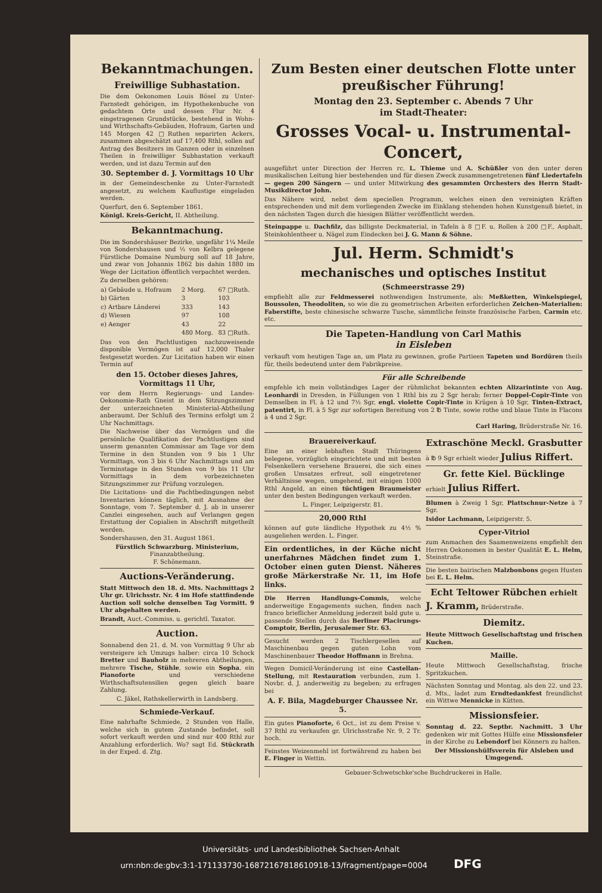Bekanntmachungen.
Freiwillige Subhastation.
Die dem Oekonomen Louis Bösel zu Unter-Farnstedt gehörigen, im Hypothekenbuche von gedachtem Orte und dessen Flur Nr. 4 eingetragenen Grundstücke, bestehend in Wohn- und Wirthschafts-Gebäuden, Hofraum, Garten und 145 Morgen 42 □Ruthen separirten Ackers, zusammen abgeschätzt auf 17,400 Rthl, sollen auf Antrag des Besitzers im Ganzen oder in einzelnen Theilen in freiwilliger Subhastation verkauft werden, und ist dazu Termin auf den
30. September d. J. Vormittags 10 Uhr
in der Gemeindeschenke zu Unter-Farnstedt angesetzt, zu welchem Kauflustige eingeladen werden.
Querfurt, den 6. September 1861.
Königl. Kreis-Gericht, II. Abtheilung.
Bekanntmachung.
Die im Sondershäuser Bezirke, ungefähr 1¼ Meile von Sondershausen und ½ von Kelbra gelegene Fürstliche Domaine Numburg soll auf 18 Jahre, und zwar von Johannis 1862 bis dahin 1880 im Wege der Licitation öffentlich verpachtet werden.
Zu derselben gehören:
| a) Gebäude u. Hofraum | 2 Morg. | 67 □Ruth. |
| b) Gärten | 3 | 103 |
| c) Artbare Länderei | 333 | 143 |
| d) Wiesen | 97 | 108 |
| e) Aenger | 43 | 22 |
| | 480 Morg. | 83 □Ruth. |
Das von den Pachtlustigen nachzuweisende disponible Vermögen ist auf 12,000 Thaler festgesetzt worden. Zur Licitation haben wir einen Termin auf
den 15. October dieses Jahres, Vormittags 11 Uhr,
vor dem Herrn Regierungs- und Landes-Oekonomie-Rath Gneist in dem Sitzungszimmer der unterzeichneten Ministerial-Abtheilung anberaumt. Der Schluß des Termins erfolgt um 2 Uhr Nachmittags.
Die Nachweise über das Vermögen und die persönliche Qualifikation der Pachtlustigen sind unserm genannten Commissar am Tage vor dem Termine in den Stunden von 9 bis 1 Uhr Vormittags, von 3 bis 6 Uhr Nachmittags und am Terminstage in den Stunden von 9 bis 11 Uhr Vormittags in dem vorbezeichneten Sitzungszimmer zur Prüfung vorzulegen.
Die Licitations- und die Pachtbedingungen nebst Inventarien können täglich, mit Ausnahme der Sonntage, vom 7. September d. J. ab in unserer Canzlei eingesehen, auch auf Verlangen gegen Erstattung der Copialien in Abschrift mitgetheilt werden.
Sondershausen, den 31. August 1861.
Fürstlich Schwarzburg. Ministerium,
Finanzabtheilung.
F. Schönemann.
Auctions-Veränderung.
Statt Mittwoch den 18. d. Mts. Nachmittags 2 Uhr gr. Ulrichsstr. Nr. 4 im Hofe stattfindende Auction soll solche denselben Tag Vormitt. 9 Uhr abgehalten werden.
Brandt, Auct.-Commiss. u. gerichtl. Taxator.
Auction.
Sonnabend den 21. d. M. von Vormittag 9 Uhr ab versteigere ich Umzugs halber: circa 10 Schock Bretter und Bauholz in mehreren Abtheilungen, mehrere Tische, Stühle, sowie ein Sopha, ein Pianoforte und verschiedene Wirthschaftsutensilien gegen gleich baare Zahlung.
C. Jäkel, Rathskellerwirth in Landsberg.
Schmiede-Verkauf.
Eine nahrhafte Schmiede, 2 Stunden von Halle, welche sich in gutem Zustande befindet, soll sofort verkauft werden und sind nur 400 Rthl zur Anzahlung erforderlich. Wo? sagt Ed. Stückrath in der Exped. d. Ztg.
Zum Besten einer deutschen Flotte unter preußischer Führung!
Montag den 23. September c. Abends 7 Uhr
im Stadt-Theater:
Grosses Vocal- u. Instrumental-Concert,
ausgeführt unter Direction der Herren rc. L. Thieme und A. Schüßler von den unter deren musikalischen Leitung hier bestehenden und für diesen Zweck zusammengetretenen fünf Liedertafeln — gegen 200 Sängern — und unter Mitwirkung des gesammten Orchesters des Herrn Stadt-Musikdirector John.
Das Nähere wird, nebst dem speciellen Programm, welches einen den vereinigten Kräften entsprechenden und mit dem vorliegenden Zwecke im Einklang stehenden hohen Kunstgenuß bietet, in den nächsten Tagen durch die hiesigen Blätter veröffentlicht werden.
Steinpappe u. Dachfilz, das billigste Deckmaterial, in Tafeln à 8 □F. u. Rollen à 200 □F., Asphalt, Steinkohlentheer u. Nägel zum Eindecken bei J. G. Mann & Söhne.
Jul. Herm. Schmidt's
mechanisches und optisches Institut
(Schmeerstrasse 29)
empfiehlt alle zur Feldmesserei nothwendigen Instrumente, als: Meßketten, Winkelspiegel, Boussolen, Theodoliten, so wie die zu geometrischen Arbeiten erforderlichen Zeichen-Materialien: Faberstifte, beste chinesische schwarze Tusche, sämmtliche feinste französische Farben, Carmin etc. etc.
Die Tapeten-Handlung von Carl Mathis
in Eisleben
verkauft vom heutigen Tage an, um Platz zu gewinnen, große Partieen Tapeten und Bordüren theils für, theils bedeutend unter dem Fabrikpreise.
Für alle Schreibende
empfehle ich mein vollständiges Lager der rühmlichst bekannten echten Alizarintinte von Aug. Leonhardi in Dresden, in Füllungen von 1 Rthl bis zu 2 Sgr herab; ferner Doppel-Copir-Tinte von Demselben in Fl. à 12 und 7½ Sgr, engl. violette Copir-Tinte in Krügen à 10 Sgr, Tinten-Extract, patentirt, in Fl. à 5 Sgr zur sofortigen Bereitung von 2 ℔ Tinte, sowie rothe und blaue Tinte in Flacons à 4 und 2 Sgr.
Carl Haring, Brüderstraße Nr. 16.
Brauereiverkauf.
Eine an einer lebhaften Stadt Thüringens belegene, vorzüglich eingerichtete und mit besten Felsenkellern versehene Brauerei, die sich eines großen Umsatzes erfreut, soll eingetretener Verhältnisse wegen, umgehend, mit einigen 1000 Rthl Angeld, an einen tüchtigen Braumeister unter den besten Bedingungen verkauft werden.
L. Finger, Leipzigerstr. 81.
20,000 Rthl
können auf gute ländliche Hypothek zu 4½ % ausgeliehen werden. L. Finger.
Ein ordentliches, in der Küche nicht unerfahrnes Mädchen findet zum 1. October einen guten Dienst. Näheres große Märkerstraße Nr. 11, im Hofe links.
Die Herren Handlungs-Commis, welche anderweitige Engagements suchen, finden nach franco brieflicher Anmeldung jederzeit bald gute u. passende Stellen durch das Berliner Placirungs-Comptoir, Berlin, Jerusalemer Str. 63.
Gesucht werden 2 Tischlergesellen auf Maschinenbau gegen guten Lohn vom Maschinenbauer Theodor Hoffmann in Brehna.
Wegen Domicil-Veränderung ist eine Castellan-Stellung, mit Restauration verbunden, zum 1. Novbr. d. J. anderweitig zu begeben; zu erfragen bei
A. F. Bila, Magdeburger Chaussee Nr. 5.
Ein gutes Pianoforte, 6 Oct., ist zu dem Preise v. 37 Rthl zu verkaufen gr. Ulrichsstraße Nr. 9, 2 Tr. hoch.
Feinstes Weizenmehl ist fortwährend zu haben bei E. Finger in Wettin.
Extraschöne Meckl. Grasbutter
à ℔ 9 Sgr erhielt wieder Julius Riffert.
Gr. fette Kiel. Bücklinge
erhielt Julius Riffert.
Blumen à Zweig 1 Sgr, Plattschnur-Netze à 7 Sgr.
Isidor Lachmann, Leipzigerstr. 5.
Cyper-Vitriol
zum Anmachen des Saamenweizens empfiehlt den Herren Oekonomen in bester Qualität E. L. Helm, Steinstraße.
Die besten bairischen Malzbonbons gegen Husten bei E. L. Helm.
Echt Teltower Rübchen erhielt
J. Kramm, Brüderstraße.
Diemitz.
Heute Mittwoch Gesellschaftstag und frischen Kuchen.
Maille.
Heute Mittwoch Gesellschaftstag, frische Spritzkuchen.
Nächsten Sonntag und Montag, als den 22. und 23. d. Mts., ladet zum Erndtedankfest freundlichst ein Wittwe Mennicke in Kütten.
Missionsfeier.
Sonntag d. 22. Septbr. Nachmitt. 3 Uhr gedenken wir mit Gottes Hülfe eine Missionsfeier in der Kirche zu Lebendorf bei Könnern zu halten.
Der Missionshülfsverein für Alsleben und Umgegend.
Gebauer-Schwetschke'sche Buchdruckerei in Halle.
Universitäts- und Landesbibliothek Sachsen-Anhalt
urn:nbn:de:gbv:3:1-171133730-16872167818610918-13/fragment/page=0004 DFG